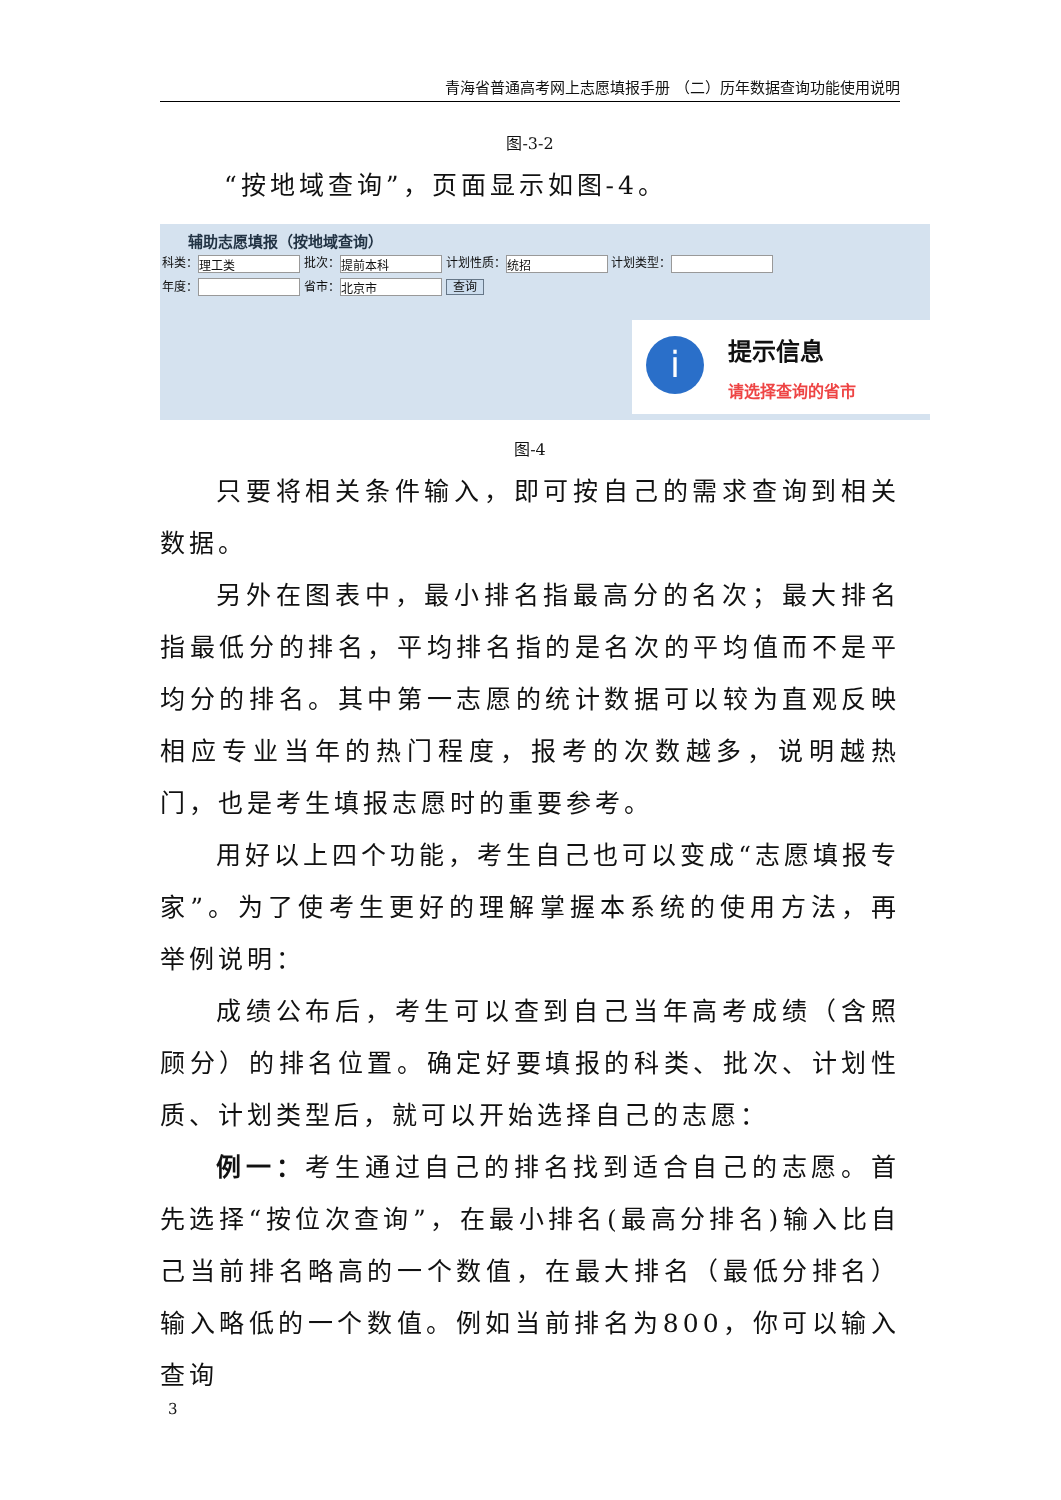青海省普通高考网上志愿填报手册 （二）历年数据查询功能使用说明
图-3-2
“按地域查询”，页面显示如图-4。
辅助志愿填报（按地域查询）
科类： 理工类 批次： 提前本科 计划性质： 统招 计划类型：
年度： 省市： 北京市 查询
i 提示信息
请选择查询的省市
图-4
只要将相关条件输入，即可按自己的需求查询到相关数据。
另外在图表中，最小排名指最高分的名次；最大排名指最低分的排名，平均排名指的是名次的平均值而不是平均分的排名。其中第一志愿的统计数据可以较为直观反映相应专业当年的热门程度，报考的次数越多，说明越热门，也是考生填报志愿时的重要参考。
用好以上四个功能，考生自己也可以变成“志愿填报专家”。为了使考生更好的理解掌握本系统的使用方法，再举例说明：
成绩公布后，考生可以查到自己当年高考成绩（含照顾分）的排名位置。确定好要填报的科类、批次、计划性质、计划类型后，就可以开始选择自己的志愿：
例一：考生通过自己的排名找到适合自己的志愿。首先选择“按位次查询”，在最小排名(最高分排名)输入比自己当前排名略高的一个数值，在最大排名（最低分排名）输入略低的一个数值。例如当前排名为800，你可以输入查询
3